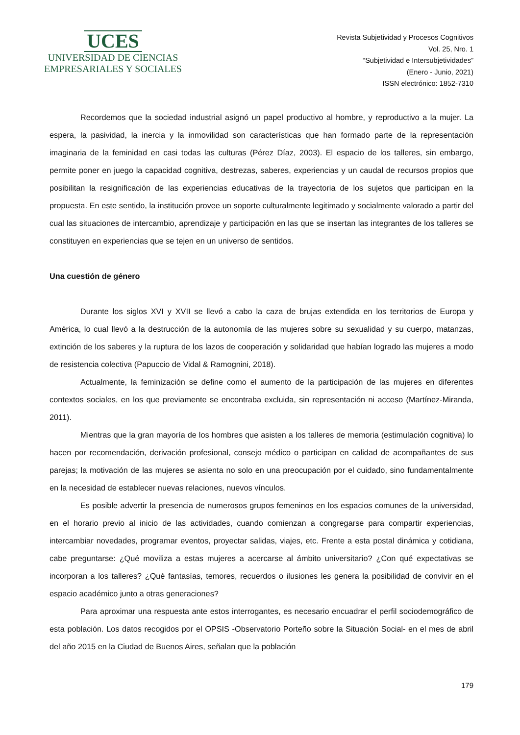UCES
UNIVERSIDAD DE CIENCIAS
EMPRESARIALES Y SOCIALES
Revista Subjetividad y Procesos Cognitivos
Vol. 25, Nro. 1
“Subjetividad e Intersubjetividades”
(Enero - Junio, 2021)
ISSN electrónico: 1852-7310
Recordemos que la sociedad industrial asignó un papel productivo al hombre, y reproductivo a la mujer. La espera, la pasividad, la inercia y la inmovilidad son características que han formado parte de la representación imaginaria de la feminidad en casi todas las culturas (Pérez Díaz, 2003). El espacio de los talleres, sin embargo, permite poner en juego la capacidad cognitiva, destrezas, saberes, experiencias y un caudal de recursos propios que posibilitan la resignificación de las experiencias educativas de la trayectoria de los sujetos que participan en la propuesta. En este sentido, la institución provee un soporte culturalmente legitimado y socialmente valorado a partir del cual las situaciones de intercambio, aprendizaje y participación en las que se insertan las integrantes de los talleres se constituyen en experiencias que se tejen en un universo de sentidos.
Una cuestión de género
Durante los siglos XVI y XVII se llevó a cabo la caza de brujas extendida en los territorios de Europa y América, lo cual llevó a la destrucción de la autonomía de las mujeres sobre su sexualidad y su cuerpo, matanzas, extinción de los saberes y la ruptura de los lazos de cooperación y solidaridad que habían logrado las mujeres a modo de resistencia colectiva (Papuccio de Vidal & Ramognini, 2018).
Actualmente, la feminización se define como el aumento de la participación de las mujeres en diferentes contextos sociales, en los que previamente se encontraba excluida, sin representación ni acceso (Martínez-Miranda, 2011).
Mientras que la gran mayoría de los hombres que asisten a los talleres de memoria (estimulación cognitiva) lo hacen por recomendación, derivación profesional, consejo médico o participan en calidad de acompañantes de sus parejas; la motivación de las mujeres se asienta no solo en una preocupación por el cuidado, sino fundamentalmente en la necesidad de establecer nuevas relaciones, nuevos vínculos.
Es posible advertir la presencia de numerosos grupos femeninos en los espacios comunes de la universidad, en el horario previo al inicio de las actividades, cuando comienzan a congregarse para compartir experiencias, intercambiar novedades, programar eventos, proyectar salidas, viajes, etc. Frente a esta postal dinámica y cotidiana, cabe preguntarse: ¿Qué moviliza a estas mujeres a acercarse al ámbito universitario? ¿Con qué expectativas se incorporan a los talleres? ¿Qué fantasías, temores, recuerdos o ilusiones les genera la posibilidad de convivir en el espacio académico junto a otras generaciones?
Para aproximar una respuesta ante estos interrogantes, es necesario encuadrar el perfil sociodemográfico de esta población. Los datos recogidos por el OPSIS -Observatorio Porteño sobre la Situación Social- en el mes de abril del año 2015 en la Ciudad de Buenos Aires, señalan que la población
179